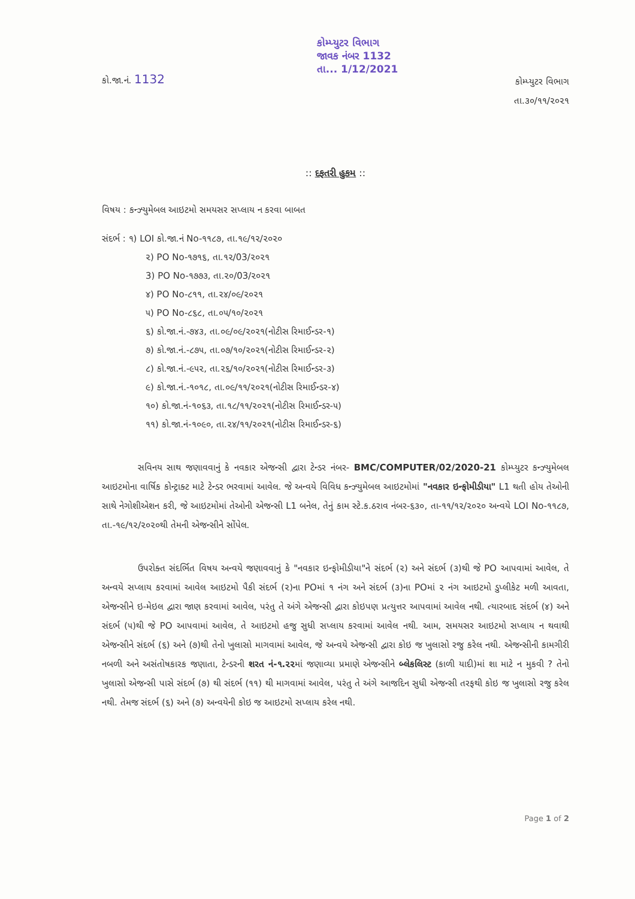કો.જા.નં. 1132
કોમ્પ્યુટર વિભાગ
જાવક નંબર 1132
તા... 1/12/2021
કોમ્પ્યુટર વિભાગ
તા.૩૦/૧૧/૨૦૨૧
:: દફતરી હુકમ ::
વિષય : કન્ઝ્યુમેબલ આઇટમો સમયસર સપ્લાય ન કરવા બાબત
સંદર્ભ : ૧) LOI કો.જા.નં No-૧૧૮૭, તા.૧૯/૧૨/૨૦૨૦
૨) PO No-૧૭૧૬, તા.૧૨/03/૨૦૨૧
3) PO No-૧૭૭૩, તા.૨૦/03/૨૦૨૧
૪) PO No-૮૧૧, તા.૨૪/૦૯/૨૦૨૧
૫) PO No-૮૬૮, તા.૦૫/૧૦/૨૦૨૧
૬) કો.જા.નં.-૭૪૩, તા.૦૯/૦૯/૨૦૨૧(નોટીસ રિમાઈન્ડર-૧)
૭) કો.જા.નં.-૮૭૫, તા.૦૭/૧૦/૨૦૨૧(નોટીસ રિમાઈન્ડર-૨)
૮) કો.જા.નં.-૯૫૨, તા.૨૬/૧૦/૨૦૨૧(નોટીસ રિમાઈન્ડર-૩)
૯) કો.જા.નં.-૧૦૧૮, તા.૦૯/૧૧/૨૦૨૧(નોટીસ રિમાઈન્ડર-૪)
૧૦) કો.જા.નં-૧૦૬૩, તા.૧૮/૧૧/૨૦૨૧(નોટીસ રિમાઈન્ડર-૫)
૧૧) કો.જા.નં-૧૦૯૦, તા.૨૪/૧૧/૨૦૨૧(નોટીસ રિમાઈન્ડર-૬)
સવિનય સાથ જણાવવાનું કે નવકાર એજન્સી દ્વારા ટેન્ડર નંબર- BMC/COMPUTER/02/2020-21 કોમ્પ્યુટર કન્ઝ્યુમેબલ આઇટમોના વાર્ષિક કોન્ટ્રાક્ટ માટે ટેન્ડર ભરવામાં આવેલ. જે અન્વયે વિવિધ કન્ઝ્યુમેબલ આઇટમોમાં "નવકાર ઇન્ફોમીડીયા" L1 થતી હોય તેઓની સાથે નેગોશીએશન કરી, જે આઇટમોમાં તેઓની એજન્સી L1 બનેલ, તેનું કામ સ્ટે.ક.ઠરાવ નંબર-૬૩૦, તા-૧૧/૧૨/૨૦૨૦ અન્વયે LOI No-૧૧૮૭, તા.-૧૯/૧૨/૨૦૨૦થી તેમની એજન્સીને સોંપેલ.
ઉપરોક્ત સંદર્ભિત વિષય અન્વયે જણાવવાનું કે "નવકાર ઇન્ફોમીડીયા"ને સંદર્ભ (૨) અને સંદર્ભ (૩)થી જે PO આપવામાં આવેલ, તે અન્વયે સપ્લાય કરવામાં આવેલ આઇટમો પૈકી સંદર્ભ (૨)ના POમાં ૧ નંગ અને સંદર્ભ (૩)ના POમાં ૨ નંગ આઇટમો ડુપ્લીકેટ મળી આવતા, એજન્સીને ઇ-મેઇલ દ્વારા જાણ કરવામાં આવેલ, પરંતુ તે અંગે એજન્સી દ્વારા કોઇપણ પ્રત્યુત્તર આપવામાં આવેલ નથી. ત્યારબાદ સંદર્ભ (૪) અને સંદર્ભ (૫)થી જે PO આપવામાં આવેલ, તે આઇટમો હજુ સુધી સપ્લાય કરવામાં આવેલ નથી. આમ, સમયસર આઇટમો સપ્લાય ન થવાથી એજન્સીને સંદર્ભ (૬) અને (૭)થી તેનો ખુલાસો માગવામાં આવેલ, જે અન્વયે એજન્સી દ્વારા કોઇ જ ખુલાસો રજુ કરેલ નથી. એજન્સીની કામગીરી નબળી અને અસંતોષકારક જણાતા, ટેન્ડરની શરત નં-૧.૨૨માં જણાવ્યા પ્રમાણે એજન્સીને બ્લેકલિસ્ટ (કાળી યાદી)માં શા માટે ન મુકવી ? તેનો ખુલાસો એજન્સી પાસે સંદર્ભ (૭) થી સંદર્ભ (૧૧) થી માગવામાં આવેલ, પરંતુ તે અંગે આજદિન સુધી એજન્સી તરફથી કોઇ જ ખુલાસો રજુ કરેલ નથી. તેમજ સંદર્ભ (૬) અને (૭) અન્વયેની કોઇ જ આઇટમો સપ્લાય કરેલ નથી.
Page 1 of 2